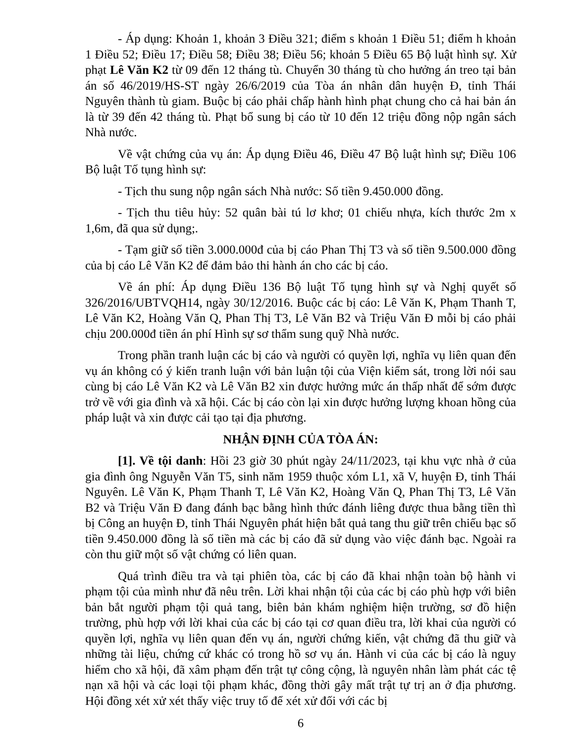- Áp dụng: Khoản 1, khoản 3 Điều 321; điểm s khoản 1 Điều 51; điểm h khoản 1 Điều 52; Điều 17; Điều 58; Điều 38; Điều 56; khoản 5 Điều 65 Bộ luật hình sự. Xử phạt Lê Văn K2 từ 09 đến 12 tháng tù. Chuyển 30 tháng tù cho hưởng án treo tại bản án số 46/2019/HS-ST ngày 26/6/2019 của Tòa án nhân dân huyện Đ, tỉnh Thái Nguyên thành tù giam. Buộc bị cáo phải chấp hành hình phạt chung cho cả hai bản án là từ 39 đến 42 tháng tù. Phạt bổ sung bị cáo từ 10 đến 12 triệu đồng nộp ngân sách Nhà nước.
Về vật chứng của vụ án: Áp dụng Điều 46, Điều 47 Bộ luật hình sự; Điều 106 Bộ luật Tố tụng hình sự:
- Tịch thu sung nộp ngân sách Nhà nước: Số tiền 9.450.000 đồng.
- Tịch thu tiêu hủy: 52 quân bài tú lơ khơ; 01 chiếu nhựa, kích thước 2m x 1,6m, đã qua sử dụng;.
- Tạm giữ số tiền 3.000.000đ của bị cáo Phan Thị T3 và số tiền 9.500.000 đồng của bị cáo Lê Văn K2 để đảm bảo thi hành án cho các bị cáo.
Về án phí: Áp dụng Điều 136 Bộ luật Tố tụng hình sự và Nghị quyết số 326/2016/UBTVQH14, ngày 30/12/2016. Buộc các bị cáo: Lê Văn K, Phạm Thanh T, Lê Văn K2, Hoàng Văn Q, Phan Thị T3, Lê Văn B2 và Triệu Văn Đ mỗi bị cáo phải chịu 200.000đ tiền án phí Hình sự sơ thẩm sung quỹ Nhà nước.
Trong phần tranh luận các bị cáo và người có quyền lợi, nghĩa vụ liên quan đến vụ án không có ý kiến tranh luận với bản luận tội của Viện kiểm sát, trong lời nói sau cùng bị cáo Lê Văn K2 và Lê Văn B2 xin được hưởng mức án thấp nhất để sớm được trở về với gia đình và xã hội. Các bị cáo còn lại xin được hưởng lượng khoan hồng của pháp luật và xin được cải tạo tại địa phương.
NHẬN ĐỊNH CỦA TÒA ÁN:
[1]. Về tội danh: Hồi 23 giờ 30 phút ngày 24/11/2023, tại khu vực nhà ở của gia đình ông Nguyễn Văn T5, sinh năm 1959 thuộc xóm L1, xã V, huyện Đ, tỉnh Thái Nguyên. Lê Văn K, Phạm Thanh T, Lê Văn K2, Hoàng Văn Q, Phan Thị T3, Lê Văn B2 và Triệu Văn Đ đang đánh bạc bằng hình thức đánh liêng được thua bằng tiền thì bị Công an huyện Đ, tỉnh Thái Nguyên phát hiện bắt quả tang thu giữ trên chiếu bạc số tiền 9.450.000 đồng là số tiền mà các bị cáo đã sử dụng vào việc đánh bạc. Ngoài ra còn thu giữ một số vật chứng có liên quan.
Quá trình điều tra và tại phiên tòa, các bị cáo đã khai nhận toàn bộ hành vi phạm tội của mình như đã nêu trên. Lời khai nhận tội của các bị cáo phù hợp với biên bản bắt người phạm tội quả tang, biên bản khám nghiệm hiện trường, sơ đồ hiện trường, phù hợp với lời khai của các bị cáo tại cơ quan điều tra, lời khai của người có quyền lợi, nghĩa vụ liên quan đến vụ án, người chứng kiến, vật chứng đã thu giữ và những tài liệu, chứng cứ khác có trong hồ sơ vụ án. Hành vi của các bị cáo là nguy hiểm cho xã hội, đã xâm phạm đến trật tự công cộng, là nguyên nhân làm phát các tệ nạn xã hội và các loại tội phạm khác, đồng thời gây mất trật tự trị an ở địa phương. Hội đồng xét xử xét thấy việc truy tố để xét xử đối với các bị
6